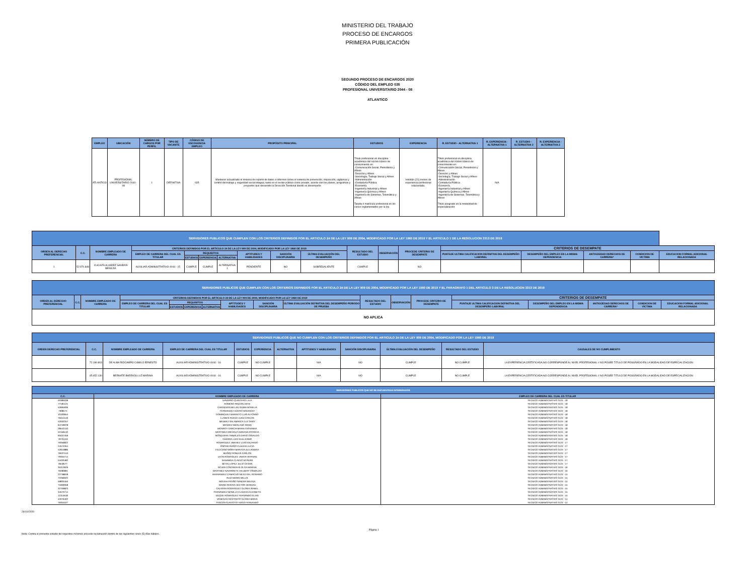MINISTERIO DEL TRABAJO
PROCESO DE ENCARGOS
PRIMERA PUBLICACIÓN
SEGUNDO PROCESO DE ENCARGOS 2020
CÓDIGO DEL EMPLEO 035
PROFESIONAL UNIVERSITARIO 2044 - 08
ATLANTICO
| EMPLEO | UBICACIÓN | NÚMERO DE CARGOS POR PERFIL | TIPO DE VACANTE | CÓDIGO DE ESCOGENCIA EMPLEO | PROPÓSITO PRINCIPAL | ESTUDIOS | EXPERIENCIA | R. ESTUDIO - ALTERNATIVA 1 | R. EXPERIENCIA - ALTERNATIVA 1 | R. ESTUDIO - ALTERNATIVA 2 | R. EXPERIENCIA - ALTERNATIVA 2 |
| --- | --- | --- | --- | --- | --- | --- | --- | --- | --- | --- | --- |
| ATLANTICO | PROFESIONAL UNIVERSITARIO 2044 - 08 | 1 | DEFINITIVA | 035 | Mantener actualizado el sistema de reporte de datos e informes sobre el sistema de prevención, inspección, vigilancia y control del trabajo y seguridad social integral, tanto en el sector público como privado, acorde con los planes, programas y proyectos que desarrolle la Dirección Territorial donde se desempeñe | Título profesional en disciplina académica del núcleo básico de conocimiento en: -Comunicación Social, Periodismo y Afines -Derecho y Afines -Sociología, Trabajo Social y Afines -Administración -Contaduría Pública -Economía -Ingeniería Industrial y Afines -Ingeniería Química y Afines -Ingeniería de Sistemas, Telemática y Afines Tarjeta o matrícula profesional en los casos reglamentados por la ley. | Veintiún (21) meses de experiencia profesional relacionada. | Título profesional en disciplina académica del núcleo básico de conocimiento en: -Comunicación Social, Periodismo y Afines -Derecho y Afines -Sociología, Trabajo Social y Afines -Administración -Contaduría Pública -Economía -Ingeniería Industrial y Afines -Ingeniería Química y Afines -Ingeniería de Sistemas, Telemática y Afines Título posgrado en la modalidad de especialización | N/A | | |
| SERVIDORES PUBLICOS QUE CUMPLEN CON LOS CRITERIOS DEFINIDOS POR EL ARTICULO 24 DE LA LEY 909 DE 2004, MODIFICADO POR LA LEY 1960 DE 2019 Y EL ARTICULO 1 DE LA RESOLUCION 3313 DE 2019 | | | | | | | | | | | | | | | | | |
| ORDEN AL DERECHO PREFERENCIAL | C.C. | NOMBRE EMPLEADO DE CARRERA | CRITERIOS DEFINIDOS POR EL ARTICULO 24 DE LA LEY 909 DE 2004, MODIFICADO POR LA LEY 1960 DE 2019 | | | | | | | RESULTADO DEL ESTUDIO | OBSERVACIÓN | PROCEDE CRITERIO DE DESEMPATE | CRITERIOS DE DESEMPATE | | | | |
| | | | EMPLEO DE CARRERA DEL CUAL ES TITULAR | REQUISITOS | | | APTITUDES Y HABILIDADES | SANCIÓN DISCIPLINARIA | ÚLTIMA EVALUACIÓN DEL DESEMPEÑO | | | | PUNTAJE ULTIMA CALIFICACION DEFINITIVA DEL DESEMPEÑO LABORAL | DESEMPEÑO DEL EMPLEO EN LA MISMA DEPENDENCIA | ANTIGÜEDAD DERECHOS DE CARRERA* | CONDICION DE VICTIMA | EDUCACION FORMAL ADICIONAL RELACIONADA |
| | | | | ESTUDIOS | EXPERIENCIA | ALTERNATIVA | | | | | | | | | | | |
| 1 | 52.970.848 | CUCAITA ALVAREZ SANDRA BENILDA | AUXILIAR ADMINISTRATIVO 4044 - 15 | CUMPLE | CUMPLE | ALTERNATIVA 1 | PENDIENTE | NO | SOBRESALIENTE | CUMPLE | | NO | | | | | |
| SERVIDORES PUBLICOS QUE CUMPLEN CON LOS CRITERIOS DEFINIDOS POR EL ARTICULO 24 DE LA LEY 909 DE 2004, MODIFICADO POR LA LEY 1960 DE 2019 Y EL PARAGRAFO 1 DEL ARTICULO 3 DE LA RESOLUCION 3313 DE 2019 | | | | | | | | | | | | | | | | | |
| ORDEN AL DERECHO PREFERENCIAL | C.C. | NOMBRE EMPLEADO DE CARRERA | CRITERIOS DEFINIDOS POR EL ARTICULO 24 DE LA LEY 909 DE 2004, MODIFICADO POR LA LEY 1960 DE 2019 | | | | | | | RESULTADO DEL ESTUDIO | OBSERVACIÓN | PROCEDE CRITERIO DE DESEMPATE | CRITERIOS DE DESEMPATE | | | | |
| | | | EMPLEO DE CARRERA DEL CUAL ES TITULAR | REQUISITOS | | | APTITUDES Y HABILIDADES | SANCIÓN DISCIPLINARIA | ÚLTIMA EVALUACIÓN DEFINITIVA DEL DESEMPEÑO PERIODO DE PRUEBA | | | | PUNTAJE ULTIMA CALIFICACION DEFINITIVA DEL DESEMPEÑO LABORAL | DESEMPEÑO DEL EMPLEO EN LA MISMA DEPENDENCIA | ANTIGÜEDAD DERECHOS DE CARRERA* | CONDICION DE VICTIMA | EDUCACION FORMAL ADICIONAL RELACIONADA |
| | | | | ESTUDIOS | EXPERIENCIA | ALTERNATIVA | | | | | | | | | | | |
| NO APLICA | | | | | | | | | | | | | | | | | |
| SERVIDORES PUBLICOS QUE NO CUMPLEN CON LOS CRITERIOS DEFINIDOS POR EL ARTICULO 24 DE LA LEY 909 DE 2004, MODIFICADO POR LA LEY 1960 DE 2019 | | | | | | | | | | | |
| ORDEN DERECHO PREFERENCIAL | C.C. | NOMBRE EMPLEADO DE CARRERA | EMPLEO DE CARRERA DEL CUAL ES TITULAR | ESTUDIOS | EXPERIENCIA | ALTERNATIVA | APTITUDES Y HABILIDADES | SANCIÓN DISCIPLINARIA | ÚLTIMA EVALUACIÓN DEL DESEMPEÑO | RESULTADO DEL ESTUDIO | CAUSALES DE NO CUMPLIMIENTO |
| | 72.190.803 | DE ALBA RIOCAMPO CAMILO ERNESTO | AUXILIAR ADMINISTRATIVO 4044 - 16 | CUMPLE | NO CUMPLE | | N/A | NO | CUMPLE | NO CUMPLE | LA EXPERIENCIA CERTIFICADA NO CORRESPONDE AL NIVEL PROFESIONAL // NO POSEE TITULO DE POSGRADO EN LA MODALIDAD DE ESPECIALIZACION |
| | 45.452.130 | BERNATE BARRIOS LUZ MARINA | AUXILIAR ADMINISTRATIVO 4044 - 16 | CUMPLE | NO CUMPLE | | N/A | NO | CUMPLE | NO CUMPLE | LA EXPERIENCIA CERTIFICADA NO CORRESPONDE AL NIVEL PROFESIONAL // NO POSEE TITULO DE POSGRADO EN LA MODALIDAD DE ESPECIALIZACION |
| SERVIDORES PUBLICOS QUE NO SE ENCUENTRAN INTERESADOS | | |
| C.C. | NOMBRE EMPLEADO DE CARRERA | EMPLEO DE CARRERA DEL CUAL ES TITULAR |
| 40385038 | NAVARRO QUINTERO LILIA | TECNICO ADMINISTRATIVO 3124 - 18 |
| 77181124 | ROMERO RINCON DEIVI | TECNICO ADMINISTRATIVO 3124 - 18 |
| 52665939 | CARDENAS MILLAN GINNA NOHELIA | TECNICO ADMINISTRATIVO 3124 - 18 |
| 7698171 | FERNANDEZ DUERO MAURICIO | TECNICO ADMINISTRATIVO 3124 - 18 |
| 10100654 | DOMINGUEZ BARRETO LUIS ALFONSO | TECNICO ADMINISTRATIVO 3124 - 18 |
| 79451516 | LLANES RUEDA JUAN CARLOS | TECNICO ADMINISTRATIVO 3124 - 18 |
| 52032257 | MENDEZ SALAMANCA LUZ DARY | TECNICO ADMINISTRATIVO 3124 - 18 |
| 64749978 | MENDEZ MERLANO ISANA | TECNICO ADMINISTRATIVO 3124 - 18 |
| 28542410 | MONROY GARCIA MARIA GIOVANNA | TECNICO ADMINISTRATIVO 3124 - 18 |
| 52156140 | MARTINEZ AREVALO ADRIANA PATRICIA | TECNICO ADMINISTRATIVO 3124 - 18 |
| 93437459 | MOSQUERA TRIBALES DARIO OSVALDO | TECNICO ADMINISTRATIVO 3124 - 18 |
| 79731153 | GUERRA LUIS GUILLERMO | TECNICO ADMINISTRATIVO 3124 - 18 |
| 79356822 | RODRIGUEZ JIMENEZ LUIS EDUARDO | TECNICO ADMINISTRATIVO 3124 - 17 |
| 24574354 | OSPINA RIAÑO CLAUDIA LUCIA | TECNICO ADMINISTRATIVO 3124 - 17 |
| 52910886 | FELICIANO MORA MARITZA ALEJANDRA | TECNICO ADMINISTRATIVO 3124 - 17 |
| 79537153 | MUÑOZ ROBLES CARLOS | TECNICO ADMINISTRATIVO 3124 - 17 |
| 79355714 | LEON RODRIGUEZ JAVIER HERNAN | TECNICO ADMINISTRATIVO 3124 - 17 |
| 51633482 | SANABRIA CLAVIJO MYRIAM | TECNICO ADMINISTRATIVO 3124 - 17 |
| 6618577 | BETIN LOPEZ JULIO CESAR | TECNICO ADMINISTRATIVO 3124 - 17 |
| 35313629 | ROJAS CONTRERAS OLGA MARINA | TECNICO ADMINISTRATIVO 3124 - 16 |
| 79280891 | MARTINEZ NAVARRETE HELBERT OSWALDO | TECNICO ADMINISTRATIVO 3124 - 16 |
| 22738818 | HERNANDEZ CAMACHO NILED DEL ROSARIO | TECNICO ADMINISTRATIVO 3124 - 15 |
| 72269022 | RUIZ MARIN WILLIS | TECNICO ADMINISTRATIVO 3124 - 15 |
| 59833450 | MOLINA PATIÑO SANDRA MILENA | TECNICO ADMINISTRATIVO 3124 - 15 |
| 71600058 | MARIN RIVERA HECTOR HERNAN | TECNICO ADMINISTRATIVO 3124 - 15 |
| 32709823 | CALVERA RODRIGUEZ GLORIA ISABEL | TECNICO ADMINISTRATIVO 3124 - 15 |
| 34570714 | FERNANDEZ BONILLA CLAUDIA ELIZABETH | TECNICO ADMINISTRATIVO 3124 - 15 |
| 11314618 | DUQUE RODRIGUEZ FERNANDO ELIAS | TECNICO ADMINISTRATIVO 3124 - 15 |
| 42076402 | VANEGAS RESTREPO GLORIA MARIA | TECNICO ADMINISTRATIVO 3124 - 14 |
| 79354527 | TASCON GUAITOTO HUGO FERNANDO | TECNICO ADMINISTRATIVO 3124 - 14 |
26/10/2020
Nota: Contra el presente estudio de requisitos mínimos procede reclamación dentro de los siguientes cinco (5) días hábiles. Página 1